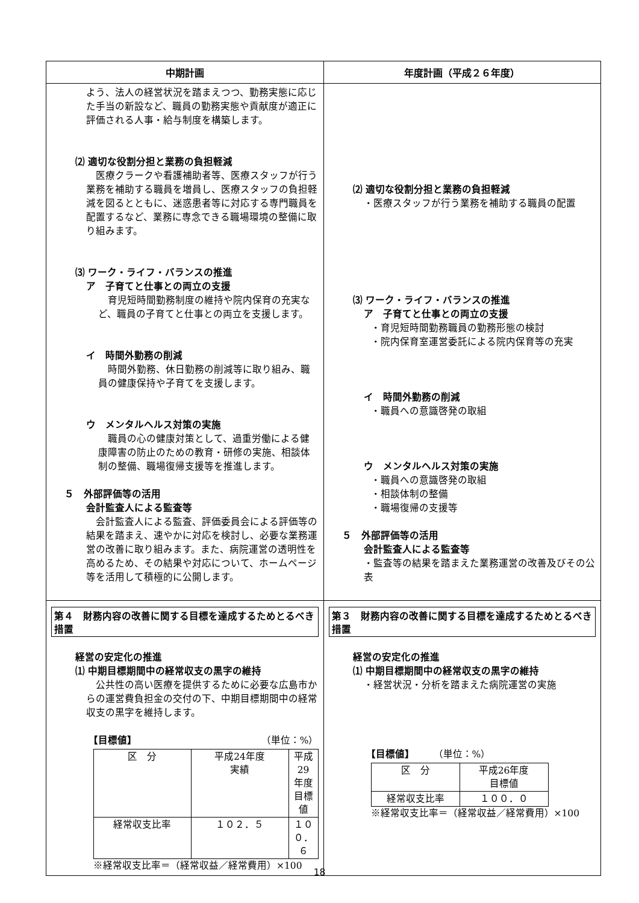| 中期計画 | 年度計画（平成２６年度） |
| --- | --- |
| よう、法人の経営状況を踏まえつつ、勤務実態に応じた手当の新設など、職員の勤務実態や貢献度が適正に評価される人事・給与制度を構築します。 ⑵ 適切な役割分担と業務の負担軽減 医療クラークや看護補助者等、医療スタッフが行う業務を補助する職員を増員し、医療スタッフの負担軽減を図るとともに、迷惑患者等に対応する専門職員を配置するなど、業務に専念できる職場環境の整備に取り組みます。 ⑶ ワーク・ライフ・バランスの推進 ア 子育てと仕事との両立の支援 育児短時間勤務制度の維持や院内保育の充実など、職員の子育てと仕事との両立を支援します。 イ 時間外勤務の削減 時間外勤務、休日勤務の削減等に取り組み、職員の健康保持や子育てを支援します。 ウ メンタルヘルス対策の実施 職員の心の健康対策として、過重労働による健康障害の防止のための教育・研修の実施、相談体制の整備、職場復帰支援等を推進します。 ５ 外部評価等の活用 会計監査人による監査等 会計監査人による監査、評価委員会による評価等の結果を踏まえ、速やかに対応を検討し、必要な業務運営の改善に取り組みます。また、病院運営の透明性を高めるため、その結果や対応について、ホームページ等を活用して積極的に公開します。 | ⑵ 適切な役割分担と業務の負担軽減 ・医療スタッフが行う業務を補助する職員の配置 ⑶ ワーク・ライフ・バランスの推進 ア 子育てと仕事との両立の支援 ・育児短時間勤務職員の勤務形態の検討 ・院内保育室運営委託による院内保育等の充実 イ 時間外勤務の削減 ・職員への意識啓発の取組 ウ メンタルヘルス対策の実施 ・職員への意識啓発の取組 ・相談体制の整備 ・職場復帰の支援等 ５ 外部評価等の活用 会計監査人による監査等 ・監査等の結果を踏まえた業務運営の改善及びその公表 |
| 第４ 財務内容の改善に関する目標を達成するためとるべき措置 経営の安定化の推進 ⑴ 中期目標期間中の経常収支の黒字の維持 公共性の高い医療を提供するために必要な広島市からの運営費負担金の交付の下、中期目標期間中の経常収支の黒字を維持します。 【目標値】 （単位：%） / 区 分 / 平成24年度 実績 / 平成29年度 目標値 / / 経常収支比率 / １０２．５ / １００．６ / ※経常収支比率＝（経常収益／経常費用）×100 | 第３ 財務内容の改善に関する目標を達成するためとるべき措置 経営の安定化の推進 ⑴ 中期目標期間中の経常収支の黒字の維持 ・経営状況・分析を踏まえた病院運営の実施 【目標値】 （単位：%） / 区 分 / 平成26年度 目標値 / / 経常収支比率 / １００．０ / ※経常収支比率＝（経常収益／経常費用）×100 |
18